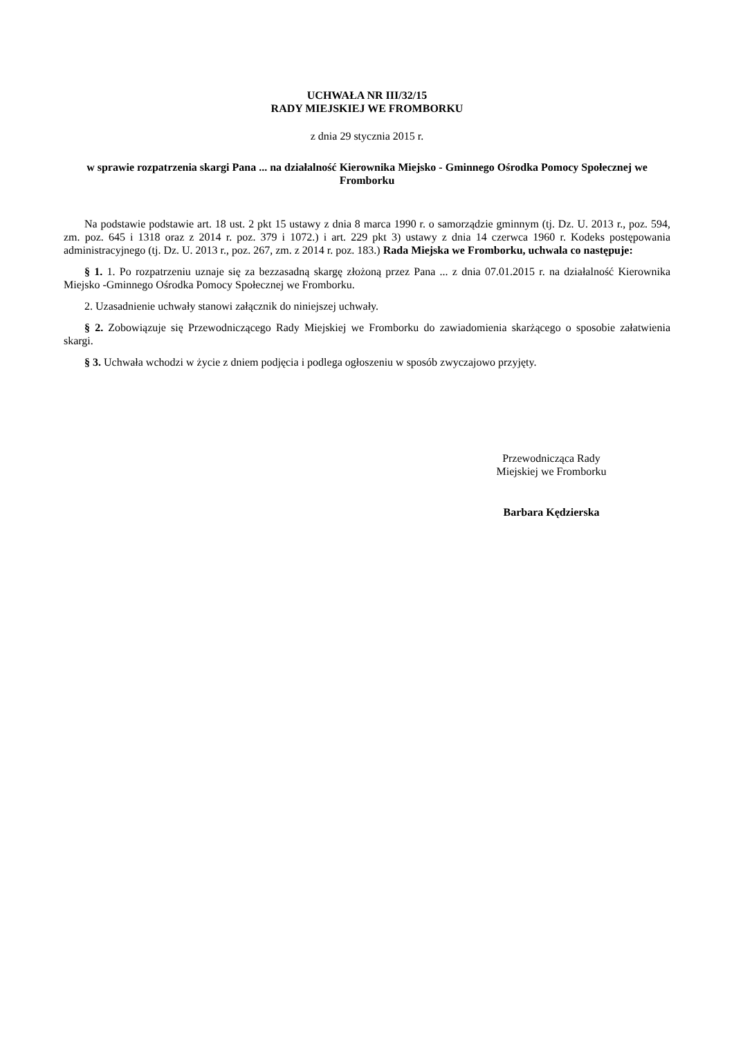UCHWAŁA NR III/32/15
RADY MIEJSKIEJ WE FROMBORKU
z dnia 29 stycznia 2015 r.
w sprawie rozpatrzenia skargi Pana ... na działalność Kierownika Miejsko - Gminnego Ośrodka Pomocy Społecznej we Fromborku
Na podstawie podstawie art. 18 ust. 2 pkt 15 ustawy z dnia 8 marca 1990 r. o samorządzie gminnym (tj. Dz. U. 2013 r., poz. 594, zm. poz. 645 i 1318 oraz z 2014 r. poz. 379 i 1072.) i art. 229 pkt 3) ustawy z dnia 14 czerwca 1960 r. Kodeks postępowania administracyjnego (tj. Dz. U. 2013 r., poz. 267, zm. z 2014 r. poz. 183.) Rada Miejska we Fromborku, uchwala co następuje:
§ 1. 1. Po rozpatrzeniu uznaje się za bezzasadną skargę złożoną przez Pana ... z dnia 07.01.2015 r. na działalność Kierownika Miejsko -Gminnego Ośrodka Pomocy Społecznej we Fromborku.
2. Uzasadnienie uchwały stanowi załącznik do niniejszej uchwały.
§ 2. Zobowiązuje się Przewodniczącego Rady Miejskiej we Fromborku do zawiadomienia skarżącego o sposobie załatwienia skargi.
§ 3. Uchwała wchodzi w życie z dniem podjęcia i podlega ogłoszeniu w sposób zwyczajowo przyjęty.
Przewodnicząca Rady
Miejskiej we Fromborku
Barbara Kędzierska